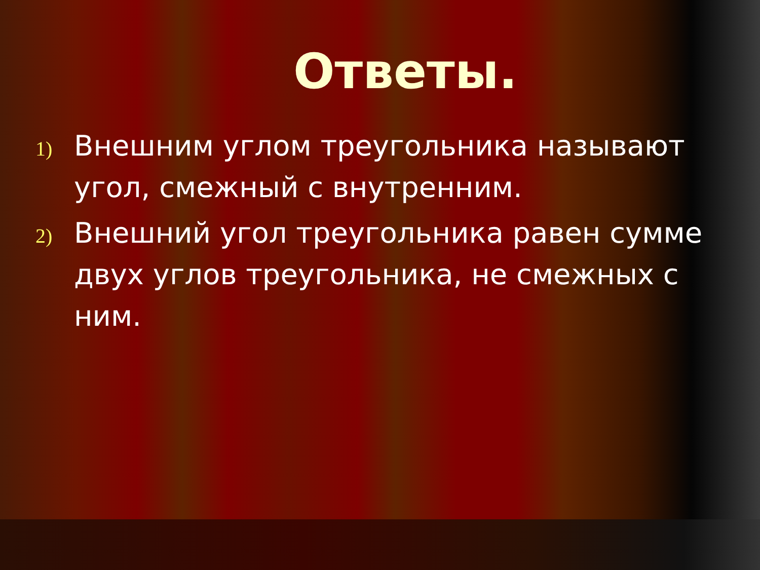Ответы.
1) Внешним углом треугольника называют угол, смежный с внутренним.
2) Внешний угол треугольника равен сумме двух углов треугольника, не смежных с ним.